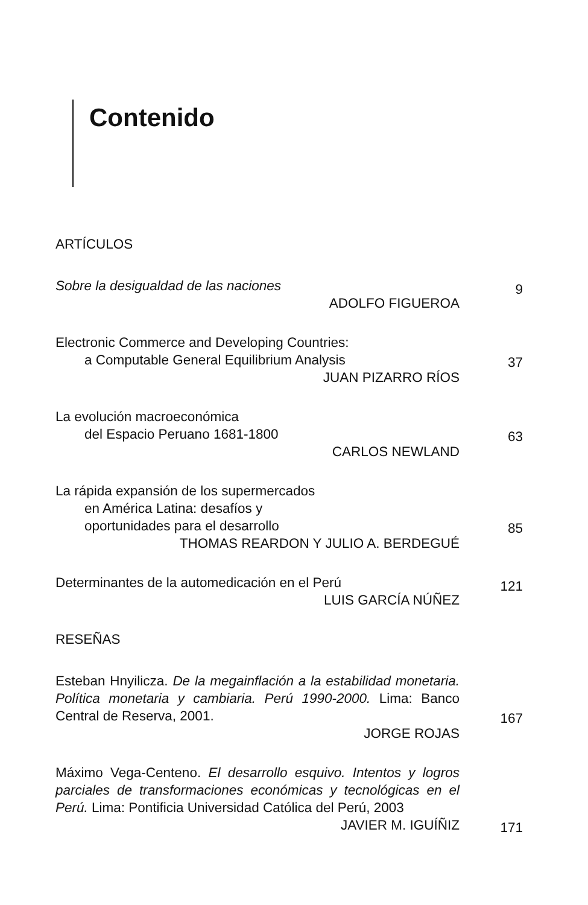Contenido
ARTÍCULOS
Sobre la desigualdad de las naciones
ADOLFO FIGUEROA
9
Electronic Commerce and Developing Countries:
a Computable General Equilibrium Analysis
JUAN PIZARRO RÍOS
37
La evolución macroeconómica
del Espacio Peruano 1681-1800
CARLOS NEWLAND
63
La rápida expansión de los supermercados
en América Latina: desafíos y
oportunidades para el desarrollo
THOMAS REARDON Y JULIO A. BERDEGUÉ
85
Determinantes de la automedicación en el Perú
LUIS GARCÍA NÚÑEZ
121
RESEÑAS
Esteban Hnyilicza. De la megainflación a la estabilidad monetaria. Política monetaria y cambiaria. Perú 1990-2000. Lima: Banco Central de Reserva, 2001.
JORGE ROJAS
167
Máximo Vega-Centeno. El desarrollo esquivo. Intentos y logros parciales de transformaciones económicas y tecnológicas en el Perú. Lima: Pontificia Universidad Católica del Perú, 2003
JAVIER M. IGUÍÑIZ
171